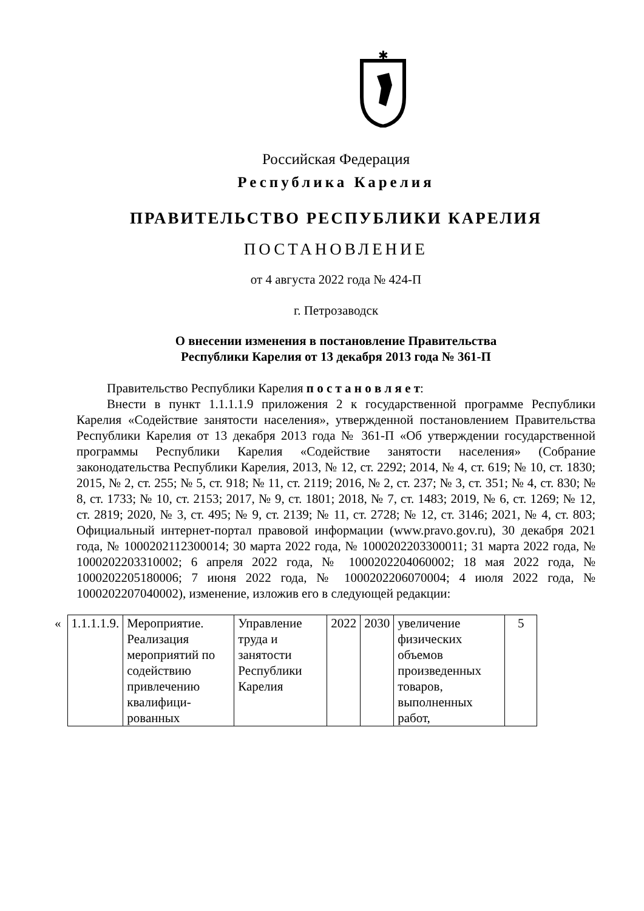✱
Российская Федерация
Республика Карелия
ПРАВИТЕЛЬСТВО РЕСПУБЛИКИ КАРЕЛИЯ
ПОСТАНОВЛЕНИЕ
от 4 августа 2022 года № 424-П
г. Петрозаводск
О внесении изменения в постановление Правительства
Республики Карелия от 13 декабря 2013 года № 361-П
Правительство Республики Карелия п о с т а н о в л я е т:
Внести в пункт 1.1.1.1.9 приложения 2 к государственной программе Республики Карелия «Содействие занятости населения», утвержденной постановлением Правительства Республики Карелия от 13 декабря 2013 года № 361-П «Об утверждении государственной программы Республики Карелия «Содействие занятости населения» (Собрание законодательства Республики Карелия, 2013, № 12, ст. 2292; 2014, № 4, ст. 619; № 10, ст. 1830; 2015, № 2, ст. 255; № 5, ст. 918; № 11, ст. 2119; 2016, № 2, ст. 237; № 3, ст. 351; № 4, ст. 830; № 8, ст. 1733; № 10, ст. 2153; 2017, № 9, ст. 1801; 2018, № 7, ст. 1483; 2019, № 6, ст. 1269; № 12, ст. 2819; 2020, № 3, ст. 495; № 9, ст. 2139; № 11, ст. 2728; № 12, ст. 3146; 2021, № 4, ст. 803; Официальный интернет-портал правовой информации (www.pravo.gov.ru), 30 декабря 2021 года, № 1000202112300014; 30 марта 2022 года, № 1000202203300011; 31 марта 2022 года, № 1000202203310002; 6 апреля 2022 года, № 1000202204060002; 18 мая 2022 года, № 1000202205180006; 7 июня 2022 года, № 1000202206070004; 4 июля 2022 года, № 1000202207040002), изменение, изложив его в следующей редакции:
| « | 1.1.1.1.9. | Мероприятие. Реализация мероприятий по содействию привлечению квалифици-рованных | Управление труда и занятости Республики Карелия | 2022 | 2030 | увеличение физических объемов произведенных товаров, выполненных работ, | 5 |